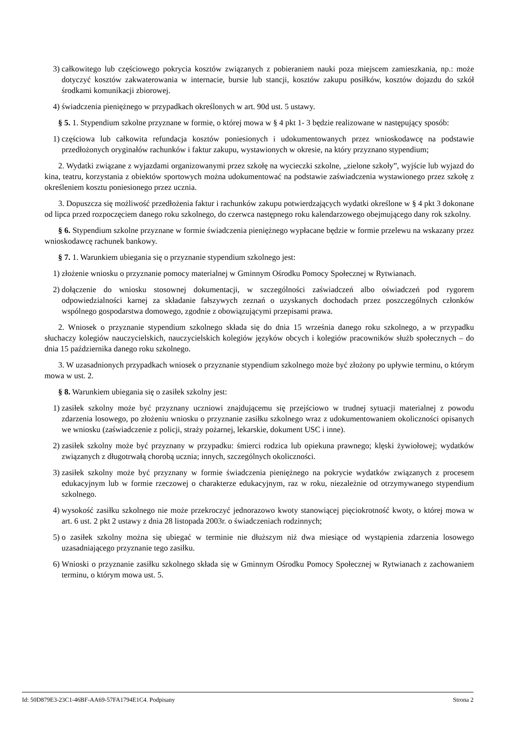3) całkowitego lub częściowego pokrycia kosztów związanych z pobieraniem nauki poza miejscem zamieszkania, np.: może dotyczyć kosztów zakwaterowania w internacie, bursie lub stancji, kosztów zakupu posiłków, kosztów dojazdu do szkół środkami komunikacji zbiorowej.
4) świadczenia pieniężnego w przypadkach określonych w art. 90d ust. 5 ustawy.
§ 5. 1. Stypendium szkolne przyznane w formie, o której mowa w § 4 pkt 1- 3 będzie realizowane w następujący sposób:
1) częściowa lub całkowita refundacja kosztów poniesionych i udokumentowanych przez wnioskodawcę na podstawie przedłożonych oryginałów rachunków i faktur zakupu, wystawionych w okresie, na który przyznano stypendium;
2. Wydatki związane z wyjazdami organizowanymi przez szkołę na wycieczki szkolne, „zielone szkoły”, wyjście lub wyjazd do kina, teatru, korzystania z obiektów sportowych można udokumentować na podstawie zaświadczenia wystawionego przez szkołę z określeniem kosztu poniesionego przez ucznia.
3. Dopuszcza się możliwość przedłożenia faktur i rachunków zakupu potwierdzających wydatki określone w § 4 pkt 3 dokonane od lipca przed rozpoczęciem danego roku szkolnego, do czerwca następnego roku kalendarzowego obejmującego dany rok szkolny.
§ 6. Stypendium szkolne przyznane w formie świadczenia pieniężnego wypłacane będzie w formie przelewu na wskazany przez wnioskodawcę rachunek bankowy.
§ 7. 1. Warunkiem ubiegania się o przyznanie stypendium szkolnego jest:
1) złożenie wniosku o przyznanie pomocy materialnej w Gminnym Ośrodku Pomocy Społecznej w Rytwianach.
2) dołączenie do wniosku stosownej dokumentacji, w szczególności zaświadczeń albo oświadczeń pod rygorem odpowiedzialności karnej za składanie fałszywych zeznań o uzyskanych dochodach przez poszczególnych członków wspólnego gospodarstwa domowego, zgodnie z obowiązującymi przepisami prawa.
2. Wniosek o przyznanie stypendium szkolnego składa się do dnia 15 września danego roku szkolnego, a w przypadku słuchaczy kolegiów nauczycielskich, nauczycielskich kolegiów języków obcych i kolegiów pracowników służb społecznych – do dnia 15 października danego roku szkolnego.
3. W uzasadnionych przypadkach wniosek o przyznanie stypendium szkolnego może być złożony po upływie terminu, o którym mowa w ust. 2.
§ 8. Warunkiem ubiegania się o zasiłek szkolny jest:
1) zasiłek szkolny może być przyznany uczniowi znajdującemu się przejściowo w trudnej sytuacji materialnej z powodu zdarzenia losowego, po złożeniu wniosku o przyznanie zasiłku szkolnego wraz z udokumentowaniem okoliczności opisanych we wniosku (zaświadczenie z policji, straży pożarnej, lekarskie, dokument USC i inne).
2) zasiłek szkolny może być przyznany w przypadku: śmierci rodzica lub opiekuna prawnego; klęski żywiołowej; wydatków związanych z długotrwałą chorobą ucznia; innych, szczególnych okoliczności.
3) zasiłek szkolny może być przyznany w formie świadczenia pieniężnego na pokrycie wydatków związanych z procesem edukacyjnym lub w formie rzeczowej o charakterze edukacyjnym, raz w roku, niezależnie od otrzymywanego stypendium szkolnego.
4) wysokość zasiłku szkolnego nie może przekroczyć jednorazowo kwoty stanowiącej pięciokrotność kwoty, o której mowa w art. 6 ust. 2 pkt 2 ustawy z dnia 28 listopada 2003r. o świadczeniach rodzinnych;
5) o zasiłek szkolny można się ubiegać w terminie nie dłuższym niż dwa miesiące od wystąpienia zdarzenia losowego uzasadniającego przyznanie tego zasiłku.
6) Wnioski o przyznanie zasiłku szkolnego składa się w Gminnym Ośrodku Pomocy Społecznej w Rytwianach z zachowaniem terminu, o którym mowa ust. 5.
Id: 50D879E3-23C1-46BF-AA69-57FA1794E1C4. Podpisany Strona 2